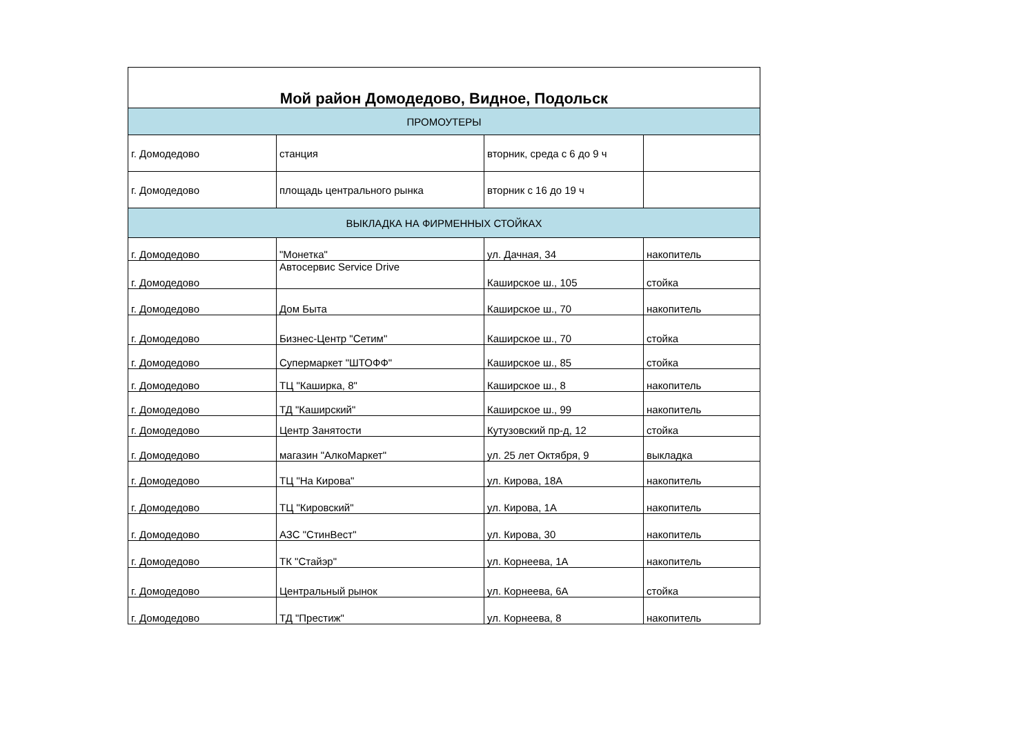| Мой район Домодедово, Видное, Подольск | | | |
| --- | --- | --- | --- |
| ПРОМОУТЕРЫ | | | |
| г. Домодедово | станция | вторник, среда с 6 до 9 ч | |
| г. Домодедово | площадь центрального рынка | вторник с 16 до 19 ч | |
| ВЫКЛАДКА НА ФИРМЕННЫХ СТОЙКАХ | | | |
| г. Домодедово | "Монетка" | ул. Дачная, 34 | накопитель |
| г. Домодедово | Автосервис Service Drive | Каширское ш., 105 | стойка |
| г. Домодедово | Дом Быта | Каширское ш., 70 | накопитель |
| г. Домодедово | Бизнес-Центр "Сетим" | Каширское ш., 70 | стойка |
| г. Домодедово | Супермаркет "ШТОФФ" | Каширское ш., 85 | стойка |
| г. Домодедово | ТЦ "Каширка, 8" | Каширское ш., 8 | накопитель |
| г. Домодедово | ТД "Каширский" | Каширское ш., 99 | накопитель |
| г. Домодедово | Центр Занятости | Кутузовский пр-д, 12 | стойка |
| г. Домодедово | магазин "АлкоМаркет" | ул. 25 лет Октября, 9 | выкладка |
| г. Домодедово | ТЦ "На Кирова" | ул. Кирова, 18А | накопитель |
| г. Домодедово | ТЦ "Кировский" | ул. Кирова, 1А | накопитель |
| г. Домодедово | АЗС "СтинВест" | ул. Кирова, 30 | накопитель |
| г. Домодедово | ТК "Стайэр" | ул. Корнеева, 1А | накопитель |
| г. Домодедово | Центральный рынок | ул. Корнеева, 6А | стойка |
| г. Домодедово | ТД "Престиж" | ул. Корнеева, 8 | накопитель |